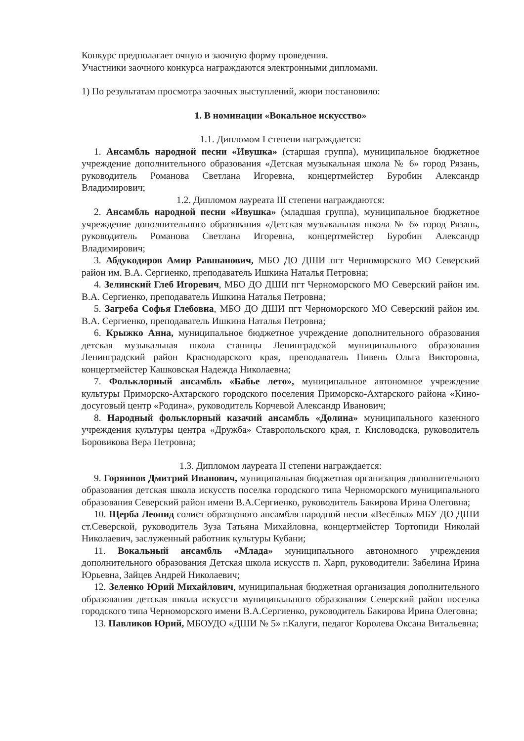Конкурс предполагает очную и заочную форму проведения.
Участники заочного конкурса награждаются электронными дипломами.
1) По результатам просмотра заочных выступлений, жюри постановило:
1. В номинации «Вокальное искусство»
1.1. Дипломом I степени награждается:
1. Ансамбль народной песни «Ивушка» (старшая группа), муниципальное бюджетное учреждение дополнительного образования «Детская музыкальная школа № 6» город Рязань, руководитель Романова Светлана Игоревна, концертмейстер Буробин Александр Владимирович;
1.2. Дипломом лауреата III степени награждаются:
2. Ансамбль народной песни «Ивушка» (младшая группа), муниципальное бюджетное учреждение дополнительного образования «Детская музыкальная школа № 6» город Рязань, руководитель Романова Светлана Игоревна, концертмейстер Буробин Александр Владимирович;
3. Абдукодиров Амир Равшанович, МБО ДО ДШИ пгт Черноморского МО Северский район им. В.А. Сергиенко, преподаватель Ишкина Наталья Петровна;
4. Зелинский Глеб Игоревич, МБО ДО ДШИ пгт Черноморского МО Северский район им. В.А. Сергиенко, преподаватель Ишкина Наталья Петровна;
5. Загреба Софья Глебовна, МБО ДО ДШИ пгт Черноморского МО Северский район им. В.А. Сергиенко, преподаватель Ишкина Наталья Петровна;
6. Крыжко Анна, муниципальное бюджетное учреждение дополнительного образования детская музыкальная школа станицы Ленинградской муниципального образования Ленинградский район Краснодарского края, преподаватель Пивень Ольга Викторовна, концертмейстер Кашковская Надежда Николаевна;
7. Фольклорный ансамбль «Бабье лето», муниципальное автономное учреждение культуры Приморско-Ахтарского городского поселения Приморско-Ахтарского района «Кино-досуговый центр «Родина», руководитель Корчевой Александр Иванович;
8. Народный фольклорный казачий ансамбль «Долина» муниципального казенного учреждения культуры центра «Дружба» Ставропольского края, г. Кисловодска, руководитель Боровикова Вера Петровна;
1.3. Дипломом лауреата II степени награждается:
9. Горяинов Дмитрий Иванович, муниципальная бюджетная организация дополнительного образования детская школа искусств поселка городского типа Черноморского муниципального образования Северский район имени В.А.Сергиенко, руководитель Бакирова Ирина Олеговна;
10. Щерба Леонид солист образцового ансамбля народной песни «Весёлка» МБУ ДО ДШИ ст.Северской, руководитель Зуза Татьяна Михайловна, концертмейстер Тортопиди Николай Николаевич, заслуженный работник культуры Кубани;
11. Вокальный ансамбль «Млада» муниципального автономного учреждения дополнительного образования Детская школа искусств п. Харп, руководители: Забелина Ирина Юрьевна, Зайцев Андрей Николаевич;
12. Зеленко Юрий Михайлович, муниципальная бюджетная организация дополнительного образования детская школа искусств муниципального образования Северский район поселка городского типа Черноморского имени В.А.Сергиенко, руководитель Бакирова Ирина Олеговна;
13. Павликов Юрий, МБОУДО «ДШИ № 5» г.Калуги, педагог Королева Оксана Витальевна;